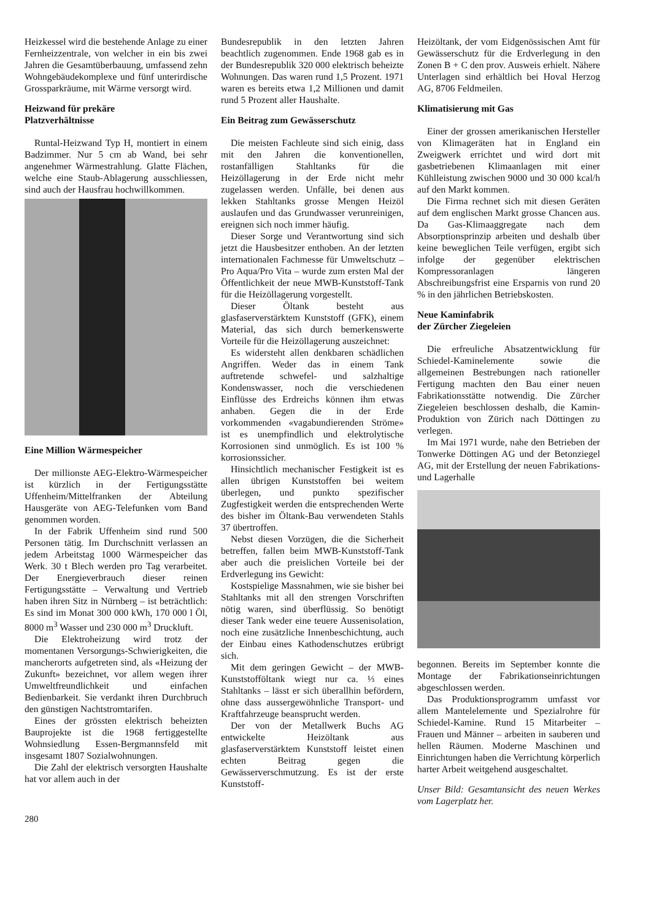Heizkessel wird die bestehende Anlage zu einer Fernheizzentrale, von welcher in ein bis zwei Jahren die Gesamtüberbauung, umfassend zehn Wohngebäudekomplexe und fünf unterirdische Grossparkräume, mit Wärme versorgt wird.
Heizwand für prekäre
Platzverhältnisse
Runtal-Heizwand Typ H, montiert in einem Badzimmer. Nur 5 cm ab Wand, bei sehr angenehmer Wärmestrahlung. Glatte Flächen, welche eine Staub-Ablagerung ausschliessen, sind auch der Hausfrau hochwillkommen.
Eine Million Wärmespeicher
Der millionste AEG-Elektro-Wärmespeicher ist kürzlich in der Fertigungsstätte Uffenheim/Mittelfranken der Abteilung Hausgeräte von AEG-Telefunken vom Band genommen worden.
In der Fabrik Uffenheim sind rund 500 Personen tätig. Im Durchschnitt verlassen an jedem Arbeitstag 1000 Wärmespeicher das Werk. 30 t Blech werden pro Tag verarbeitet. Der Energieverbrauch dieser reinen Fertigungsstätte – Verwaltung und Vertrieb haben ihren Sitz in Nürnberg – ist beträchtlich: Es sind im Monat 300 000 kWh, 170 000 l Öl, 8000 m<sup>3</sup> Wasser und 230 000 m<sup>3</sup> Druckluft.
Die Elektroheizung wird trotz der momentanen Versorgungs-Schwierigkeiten, die mancherorts aufgetreten sind, als «Heizung der Zukunft» bezeichnet, vor allem wegen ihrer Umweltfreundlichkeit und einfachen Bedienbarkeit. Sie verdankt ihren Durchbruch den günstigen Nachtstromtarifen.
Eines der grössten elektrisch beheizten Bauprojekte ist die 1968 fertiggestellte Wohnsiedlung Essen-Bergmannsfeld mit insgesamt 1807 Sozialwohnungen.
Die Zahl der elektrisch versorgten Haushalte hat vor allem auch in der
Bundesrepublik in den letzten Jahren beachtlich zugenommen. Ende 1968 gab es in der Bundesrepublik 320 000 elektrisch beheizte Wohnungen. Das waren rund 1,5 Prozent. 1971 waren es bereits etwa 1,2 Millionen und damit rund 5 Prozent aller Haushalte.
Ein Beitrag zum Gewässerschutz
Die meisten Fachleute sind sich einig, dass mit den Jahren die konventionellen, rostanfälligen Stahltanks für die Heizöllagerung in der Erde nicht mehr zugelassen werden. Unfälle, bei denen aus lekken Stahltanks grosse Mengen Heizöl auslaufen und das Grundwasser verunreinigen, ereignen sich noch immer häufig.
Dieser Sorge und Verantwortung sind sich jetzt die Hausbesitzer enthoben. An der letzten internationalen Fachmesse für Umweltschutz – Pro Aqua/Pro Vita – wurde zum ersten Mal der Öffentlichkeit der neue MWB-Kunststoff-Tank für die Heizöllagerung vorgestellt.
Dieser Öltank besteht aus glasfaserverstärktem Kunststoff (GFK), einem Material, das sich durch bemerkenswerte Vorteile für die Heizöllagerung auszeichnet:
Es widersteht allen denkbaren schädlichen Angriffen. Weder das in einem Tank auftretende schwefel- und salzhaltige Kondenswasser, noch die verschiedenen Einflüsse des Erdreichs können ihm etwas anhaben. Gegen die in der Erde vorkommenden «vagabundierenden Ströme» ist es unempfindlich und elektrolytische Korrosionen sind unmöglich. Es ist 100 % korrosionssicher.
Hinsichtlich mechanischer Festigkeit ist es allen übrigen Kunststoffen bei weitem überlegen, und punkto spezifischer Zugfestigkeit werden die entsprechenden Werte des bisher im Öltank-Bau verwendeten Stahls 37 übertroffen.
Nebst diesen Vorzügen, die die Sicherheit betreffen, fallen beim MWB-Kunststoff-Tank aber auch die preislichen Vorteile bei der Erdverlegung ins Gewicht:
Kostspielige Massnahmen, wie sie bisher bei Stahltanks mit all den strengen Vorschriften nötig waren, sind überflüssig. So benötigt dieser Tank weder eine teuere Aussenisolation, noch eine zusätzliche Innenbeschichtung, auch der Einbau eines Kathodenschutzes erübrigt sich.
Mit dem geringen Gewicht – der MWB-Kunststofföltank wiegt nur ca. ⅓ eines Stahltanks – lässt er sich überallhin befördern, ohne dass aussergewöhnliche Transport- und Kraftfahrzeuge beansprucht werden.
Der von der Metallwerk Buchs AG entwickelte Heizöltank aus glasfaserverstärktem Kunststoff leistet einen echten Beitrag gegen die Gewässerverschmutzung. Es ist der erste Kunststoff-
Heizöltank, der vom Eidgenössischen Amt für Gewässerschutz für die Erdverlegung in den Zonen B + C den prov. Ausweis erhielt. Nähere Unterlagen sind erhältlich bei Hoval Herzog AG, 8706 Feldmeilen.
Klimatisierung mit Gas
Einer der grossen amerikanischen Hersteller von Klimageräten hat in England ein Zweigwerk errichtet und wird dort mit gasbetriebenen Klimaanlagen mit einer Kühlleistung zwischen 9000 und 30 000 kcal/h auf den Markt kommen.
Die Firma rechnet sich mit diesen Geräten auf dem englischen Markt grosse Chancen aus. Da Gas-Klimaaggregate nach dem Absorptionsprinzip arbeiten und deshalb über keine beweglichen Teile verfügen, ergibt sich infolge der gegenüber elektrischen Kompressoranlagen längeren Abschreibungsfrist eine Ersparnis von rund 20 % in den jährlichen Betriebskosten.
Neue Kaminfabrik
der Zürcher Ziegeleien
Die erfreuliche Absatzentwicklung für Schiedel-Kaminelemente sowie die allgemeinen Bestrebungen nach rationeller Fertigung machten den Bau einer neuen Fabrikationsstätte notwendig. Die Zürcher Ziegeleien beschlossen deshalb, die Kamin-Produktion von Zürich nach Döttingen zu verlegen.
Im Mai 1971 wurde, nahe den Betrieben der Tonwerke Döttingen AG und der Betonziegel AG, mit der Erstellung der neuen Fabrikations- und Lagerhalle
begonnen. Bereits im September konnte die Montage der Fabrikationseinrichtungen abgeschlossen werden.
Das Produktionsprogramm umfasst vor allem Mantelelemente und Spezialrohre für Schiedel-Kamine. Rund 15 Mitarbeiter – Frauen und Männer – arbeiten in sauberen und hellen Räumen. Moderne Maschinen und Einrichtungen haben die Verrichtung körperlich harter Arbeit weitgehend ausgeschaltet.
Unser Bild: Gesamtansicht des neuen Werkes vom Lagerplatz her.
280